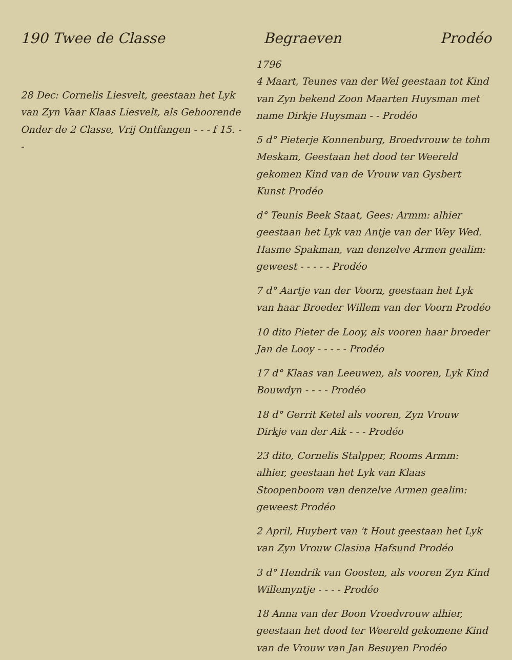190 Twee de Classe Begraeven Prodéo
28 Dec: Cornelis Liesvelt, geestaan het Lyk van Zyn Vaar Klaas Liesvelt, als Gehoorende Onder de 2 Classe, Vrij Ontfangen - - - f 15. - -
1796
4 Maart, Teunes van der Wel geestaan tot Kind van Zyn bekend Zoon Maarten Huysman met name Dirkje Huysman - - Prodéo
5 d° Pieterje Konnenburg, Broedvrouw te tohm Meskam, Geestaan het dood ter Weereld gekomen Kind van de Vrouw van Gysbert Kunst Prodéo
d° Teunis Beek Staat, Gees: Armm: alhier geestaan het Lyk van Antje van der Wey Wed. Hasme Spakman, van denzelve Armen gealim: geweest - - - - - Prodéo
7 d° Aartje van der Voorn, geestaan het Lyk van haar Broeder Willem van der Voorn Prodéo
10 dito Pieter de Looy, als vooren haar broeder Jan de Looy - - - - - Prodéo
17 d° Klaas van Leeuwen, als vooren, Lyk Kind Bouwdyn - - - - Prodéo
18 d° Gerrit Ketel als vooren, Zyn Vrouw Dirkje van der Aik - - - Prodéo
23 dito, Cornelis Stalpper, Rooms Armm: alhier, geestaan het Lyk van Klaas Stoopenboom van denzelve Armen gealim: geweest Prodéo
2 April, Huybert van 't Hout geestaan het Lyk van Zyn Vrouw Clasina Hafsund Prodéo
3 d° Hendrik van Goosten, als vooren Zyn Kind Willemyntje - - - - Prodéo
18 Anna van der Boon Vroedvrouw alhier, geestaan het dood ter Weereld gekomene Kind van de Vrouw van Jan Besuyen Prodéo